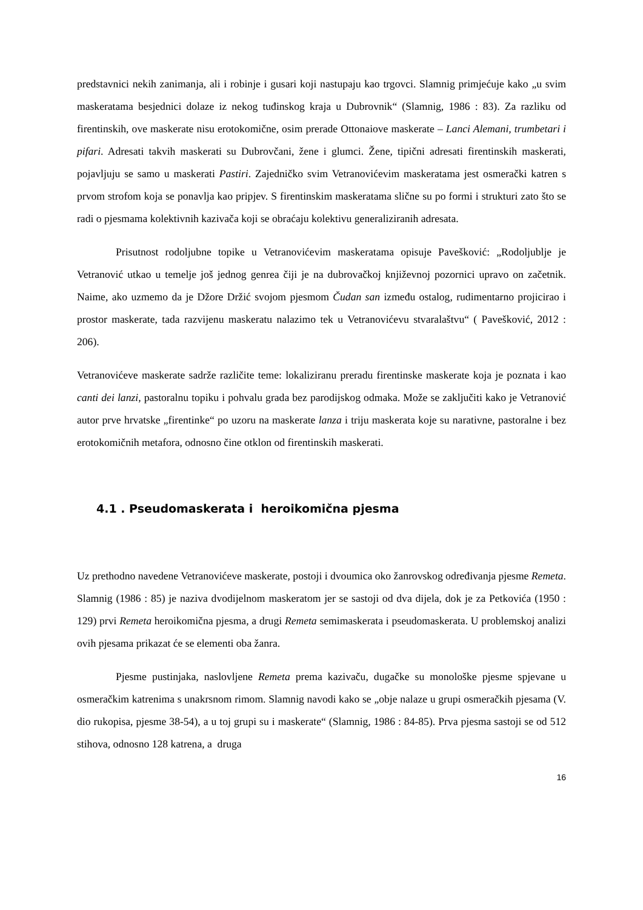predstavnici nekih zanimanja, ali i robinje i gusari koji nastupaju kao trgovci. Slamnig primjećuje kako „u svim maskeratama besjednici dolaze iz nekog tuđinskog kraja u Dubrovnik“ (Slamnig, 1986 : 83). Za razliku od firentinskih, ove maskerate nisu erotokomične, osim prerade Ottonaiove maskerate – Lanci Alemani, trumbetari i pifari. Adresati takvih maskerati su Dubrovčani, žene i glumci. Žene, tipični adresati firentinskih maskerati, pojavljuju se samo u maskerati Pastiri. Zajedničko svim Vetranovićevim maskeratama jest osmerački katren s prvom strofom koja se ponavlja kao pripjev. S firentinskim maskeratama slične su po formi i strukturi zato što se radi o pjesmama kolektivnih kazivača koji se obraćaju kolektivu generaliziranih adresata.
Prisutnost rodoljubne topike u Vetranovićevim maskeratama opisuje Pavešković: „Rodoljublje je Vetranović utkao u temelje još jednog genrea čiji je na dubrovačkoj književnoj pozornici upravo on začetnik. Naime, ako uzmemo da je Džore Držić svojom pjesmom Čudan san između ostalog, rudimentarno projicirao i prostor maskerate, tada razvijenu maskeratu nalazimo tek u Vetranovićevu stvaralaštvu“ ( Pavešković, 2012 : 206).
Vetranovićeve maskerate sadrže različite teme: lokaliziranu preradu firentinske maskerate koja je poznata i kao canti dei lanzi, pastoralnu topiku i pohvalu grada bez parodijskog odmaka. Može se zaključiti kako je Vetranović autor prve hrvatske „firentinke“ po uzoru na maskerate lanza i triju maskerata koje su narativne, pastoralne i bez erotokomičnih metafora, odnosno čine otklon od firentinskih maskerati.
4.1 . Pseudomaskerata i heroikomična pjesma
Uz prethodno navedene Vetranovićeve maskerate, postoji i dvoumica oko žanrovskog određivanja pjesme Remeta. Slamnig (1986 : 85) je naziva dvodijelnom maskeratom jer se sastoji od dva dijela, dok je za Petkovića (1950 : 129) prvi Remeta heroikomična pjesma, a drugi Remeta semimaskerata i pseudomaskerata. U problemskoj analizi ovih pjesama prikazat će se elementi oba žanra.
Pjesme pustinjaka, naslovljene Remeta prema kazivaču, dugačke su monološke pjesme spjevane u osmeračkim katrenima s unakrsnom rimom. Slamnig navodi kako se „obje nalaze u grupi osmeračkih pjesama (V. dio rukopisa, pjesme 38-54), a u toj grupi su i maskerate“ (Slamnig, 1986 : 84-85). Prva pjesma sastoji se od 512 stihova, odnosno 128 katrena, a druga
16